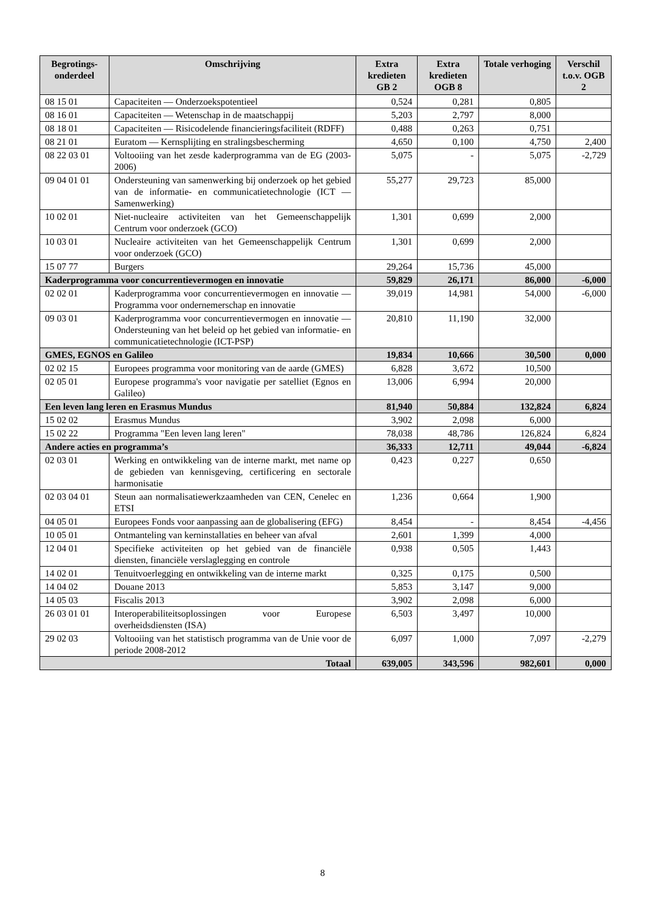| Begrotings- onderdeel | Omschrijving | Extra kredieten GB 2 | Extra kredieten OGB 8 | Totale verhoging | Verschil t.o.v. OGB 2 |
| --- | --- | --- | --- | --- | --- |
| 08 15 01 | Capaciteiten — Onderzoekspotentieel | 0,524 | 0,281 | 0,805 | |
| 08 16 01 | Capaciteiten — Wetenschap in de maatschappij | 5,203 | 2,797 | 8,000 | |
| 08 18 01 | Capaciteiten — Risicodelende financieringsfaciliteit (RDFF) | 0,488 | 0,263 | 0,751 | |
| 08 21 01 | Euratom — Kernsplijting en stralingsbescherming | 4,650 | 0,100 | 4,750 | 2,400 |
| 08 22 03 01 | Voltooiing van het zesde kaderprogramma van de EG (2003-2006) | 5,075 | - | 5,075 | -2,729 |
| 09 04 01 01 | Ondersteuning van samenwerking bij onderzoek op het gebied van de informatie- en communicatietechnologie (ICT — Samenwerking) | 55,277 | 29,723 | 85,000 | |
| 10 02 01 | Niet-nucleaire activiteiten van het Gemeenschappelijk Centrum voor onderzoek (GCO) | 1,301 | 0,699 | 2,000 | |
| 10 03 01 | Nucleaire activiteiten van het Gemeenschappelijk Centrum voor onderzoek (GCO) | 1,301 | 0,699 | 2,000 | |
| 15 07 77 | Burgers | 29,264 | 15,736 | 45,000 | |
| Kaderprogramma voor concurrentievermogen en innovatie | | 59,829 | 26,171 | 86,000 | -6,000 |
| 02 02 01 | Kaderprogramma voor concurrentievermogen en innovatie — Programma voor ondernemerschap en innovatie | 39,019 | 14,981 | 54,000 | -6,000 |
| 09 03 01 | Kaderprogramma voor concurrentievermogen en innovatie — Ondersteuning van het beleid op het gebied van informatie- en communicatietechnologie (ICT-PSP) | 20,810 | 11,190 | 32,000 | |
| GMES, EGNOS en Galileo | | 19,834 | 10,666 | 30,500 | 0,000 |
| 02 02 15 | Europees programma voor monitoring van de aarde (GMES) | 6,828 | 3,672 | 10,500 | |
| 02 05 01 | Europese programma's voor navigatie per satelliet (Egnos en Galileo) | 13,006 | 6,994 | 20,000 | |
| Een leven lang leren en Erasmus Mundus | | 81,940 | 50,884 | 132,824 | 6,824 |
| 15 02 02 | Erasmus Mundus | 3,902 | 2,098 | 6,000 | |
| 15 02 22 | Programma "Een leven lang leren" | 78,038 | 48,786 | 126,824 | 6,824 |
| Andere acties en programma’s | | 36,333 | 12,711 | 49,044 | -6,824 |
| 02 03 01 | Werking en ontwikkeling van de interne markt, met name op de gebieden van kennisgeving, certificering en sectorale harmonisatie | 0,423 | 0,227 | 0,650 | |
| 02 03 04 01 | Steun aan normalisatiewerkzaamheden van CEN, Cenelec en ETSI | 1,236 | 0,664 | 1,900 | |
| 04 05 01 | Europees Fonds voor aanpassing aan de globalisering (EFG) | 8,454 | - | 8,454 | -4,456 |
| 10 05 01 | Ontmanteling van kerninstallaties en beheer van afval | 2,601 | 1,399 | 4,000 | |
| 12 04 01 | Specifieke activiteiten op het gebied van de financiële diensten, financiële verslaglegging en controle | 0,938 | 0,505 | 1,443 | |
| 14 02 01 | Tenuitvoerlegging en ontwikkeling van de interne markt | 0,325 | 0,175 | 0,500 | |
| 14 04 02 | Douane 2013 | 5,853 | 3,147 | 9,000 | |
| 14 05 03 | Fiscalis 2013 | 3,902 | 2,098 | 6,000 | |
| 26 03 01 01 | Interoperabiliteitsoplossingen voor Europese overheidsdiensten (ISA) | 6,503 | 3,497 | 10,000 | |
| 29 02 03 | Voltooiing van het statistisch programma van de Unie voor de periode 2008-2012 | 6,097 | 1,000 | 7,097 | -2,279 |
| Totaal | | 639,005 | 343,596 | 982,601 | 0,000 |
8